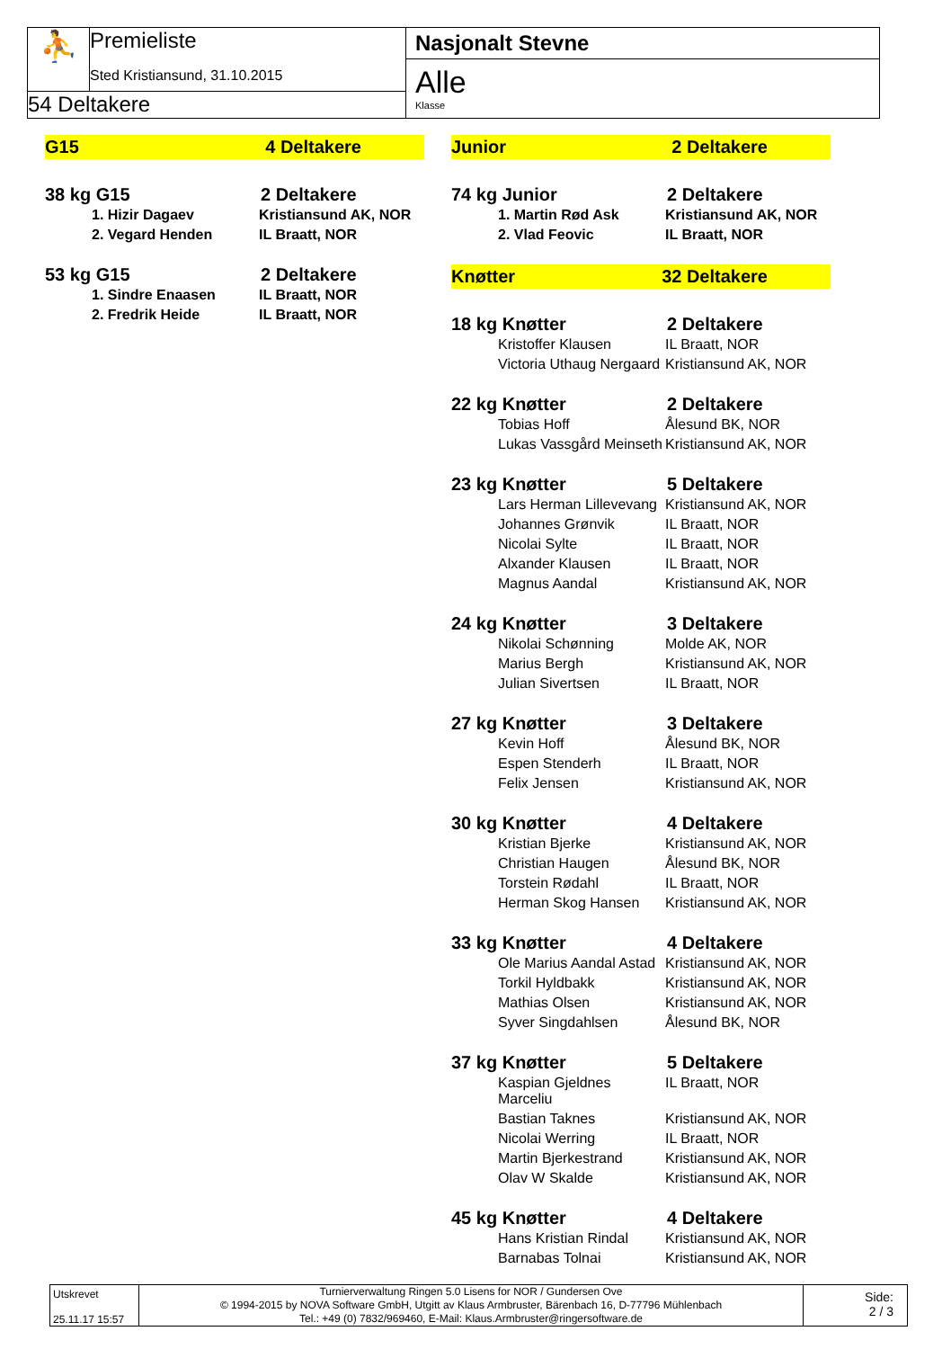⛹
Premieliste
Sted Kristiansund, 31.10.2015
54 Deltakere
Nasjonalt Stevne
Alle
Klasse
G15 4 Deltakere
38 kg G15 2 Deltakere
| 1. Hizir Dagaev | Kristiansund AK, NOR |
| 2. Vegard Henden | IL Braatt, NOR |
53 kg G15 2 Deltakere
| 1. Sindre Enaasen | IL Braatt, NOR |
| 2. Fredrik Heide | IL Braatt, NOR |
Junior 2 Deltakere
74 kg Junior 2 Deltakere
| 1. Martin Rød Ask | Kristiansund AK, NOR |
| 2. Vlad Feovic | IL Braatt, NOR |
Knøtter 32 Deltakere
18 kg Knøtter 2 Deltakere
| Kristoffer Klausen | IL Braatt, NOR |
| Victoria Uthaug Nergaard | Kristiansund AK, NOR |
22 kg Knøtter 2 Deltakere
| Tobias Hoff | Ålesund BK, NOR |
| Lukas Vassgård Meinseth | Kristiansund AK, NOR |
23 kg Knøtter 5 Deltakere
| Lars Herman Lillevevang | Kristiansund AK, NOR |
| Johannes Grønvik | IL Braatt, NOR |
| Nicolai Sylte | IL Braatt, NOR |
| Alxander Klausen | IL Braatt, NOR |
| Magnus Aandal | Kristiansund AK, NOR |
24 kg Knøtter 3 Deltakere
| Nikolai Schønning | Molde AK, NOR |
| Marius Bergh | Kristiansund AK, NOR |
| Julian Sivertsen | IL Braatt, NOR |
27 kg Knøtter 3 Deltakere
| Kevin Hoff | Ålesund BK, NOR |
| Espen Stenderh | IL Braatt, NOR |
| Felix Jensen | Kristiansund AK, NOR |
30 kg Knøtter 4 Deltakere
| Kristian Bjerke | Kristiansund AK, NOR |
| Christian Haugen | Ålesund BK, NOR |
| Torstein Rødahl | IL Braatt, NOR |
| Herman Skog Hansen | Kristiansund AK, NOR |
33 kg Knøtter 4 Deltakere
| Ole Marius Aandal Astad | Kristiansund AK, NOR |
| Torkil Hyldbakk | Kristiansund AK, NOR |
| Mathias Olsen | Kristiansund AK, NOR |
| Syver Singdahlsen | Ålesund BK, NOR |
37 kg Knøtter 5 Deltakere
| Kaspian Gjeldnes Marceliu | IL Braatt, NOR |
| Bastian Taknes | Kristiansund AK, NOR |
| Nicolai Werring | IL Braatt, NOR |
| Martin Bjerkestrand | Kristiansund AK, NOR |
| Olav W Skalde | Kristiansund AK, NOR |
45 kg Knøtter 4 Deltakere
| Hans Kristian Rindal | Kristiansund AK, NOR |
| Barnabas Tolnai | Kristiansund AK, NOR |
Utskrevet
25.11.17 15:57
Turnierverwaltung Ringen 5.0 Lisens for NOR / Gundersen Ove
© 1994-2015 by NOVA Software GmbH, Utgitt av Klaus Armbruster, Bärenbach 16, D-77796 Mühlenbach
Tel.: +49 (0) 7832/969460, E-Mail: Klaus.Armbruster@ringersoftware.de
Side:
2 / 3